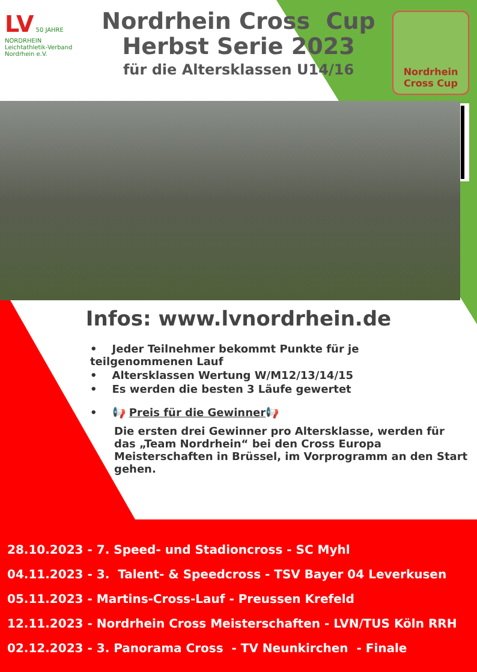LV 50 JAHRE
NORDRHEIN
Leichtathletik-Verband Nordrhein e.V.
Nordrhein Cross Cup
Herbst Serie 2023
für die Altersklassen U14/16
Nordrhein
Cross Cup
Infos: www.lvnordrhein.de
• Jeder Teilnehmer bekommt Punkte für je teilgenommenen Lauf
• Altersklassen Wertung W/M12/13/14/15
• Es werden die besten 3 Läufe gewertet
• 📢 Preis für die Gewinner📢
Die ersten drei Gewinner pro Altersklasse, werden für das „Team Nordrhein“ bei den Cross Europa Meisterschaften in Brüssel, im Vorprogramm an den Start gehen.
28.10.2023 - 7. Speed- und Stadioncross - SC Myhl
04.11.2023 - 3. Talent- & Speedcross - TSV Bayer 04 Leverkusen
05.11.2023 - Martins-Cross-Lauf - Preussen Krefeld
12.11.2023 - Nordrhein Cross Meisterschaften - LVN/TUS Köln RRH
02.12.2023 - 3. Panorama Cross - TV Neunkirchen - Finale